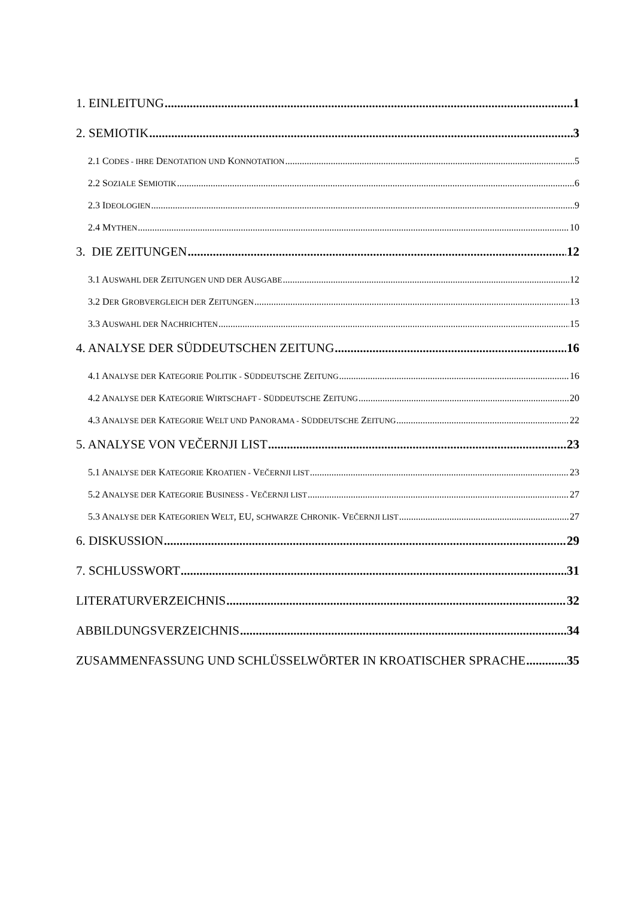1. EINLEITUNG 1
2. SEMIOTIK 3
2.1 CODES - IHRE DENOTATION UND KONNOTATION 5
2.2 SOZIALE SEMIOTIK 6
2.3 IDEOLOGIEN 9
2.4 MYTHEN 10
3. DIE ZEITUNGEN 12
3.1 AUSWAHL DER ZEITUNGEN UND DER AUSGABE 12
3.2 DER GROBVERGLEICH DER ZEITUNGEN 13
3.3 AUSWAHL DER NACHRICHTEN 15
4. ANALYSE DER SÜDDEUTSCHEN ZEITUNG 16
4.1 ANALYSE DER KATEGORIE POLITIK - SÜDDEUTSCHE ZEITUNG 16
4.2 ANALYSE DER KATEGORIE WIRTSCHAFT - SÜDDEUTSCHE ZEITUNG 20
4.3 ANALYSE DER KATEGORIE WELT UND PANORAMA - SÜDDEUTSCHE ZEITUNG 22
5. ANALYSE VON VEČERNJI LIST 23
5.1 ANALYSE DER KATEGORIE KROATIEN - VEČERNJI LIST 23
5.2 ANALYSE DER KATEGORIE BUSINESS - VEČERNJI LIST 27
5.3 ANALYSE DER KATEGORIEN WELT, EU, SCHWARZE CHRONIK- VEČERNJI LIST 27
6. DISKUSSION 29
7. SCHLUSSWORT 31
LITERATURVERZEICHNIS 32
ABBILDUNGSVERZEICHNIS 34
ZUSAMMENFASSUNG UND SCHLÜSSELWÖRTER IN KROATISCHER SPRACHE 35